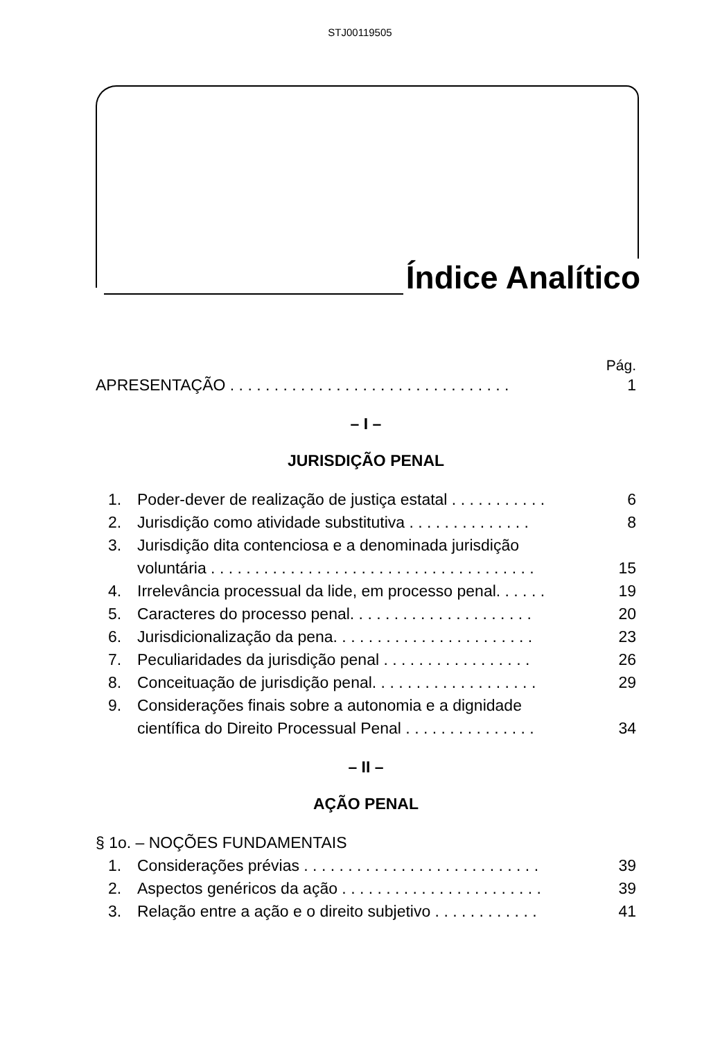STJ00119505
Índice Analítico
Pág.
APRESENTAÇÃO . . . . . . . . . . . . . . . . . . . . . . . . . . . . . . . .
1
– I –
JURISDIÇÃO PENAL
1. Poder-dever de realização de justiça estatal . . . . . . . . . . .
6
2. Jurisdição como atividade substitutiva . . . . . . . . . . . . . .
8
3. Jurisdição dita contenciosa e a denominada jurisdição
voluntária . . . . . . . . . . . . . . . . . . . . . . . . . . . . . . . . . . . . .
15
4. Irrelevância processual da lide, em processo penal. . . . . .
19
5. Caracteres do processo penal. . . . . . . . . . . . . . . . . . . . .
20
6. Jurisdicionalização da pena. . . . . . . . . . . . . . . . . . . . . . .
23
7. Peculiaridades da jurisdição penal . . . . . . . . . . . . . . . . .
26
8. Conceituação de jurisdição penal. . . . . . . . . . . . . . . . . . .
29
9. Considerações finais sobre a autonomia e a dignidade
científica do Direito Processual Penal . . . . . . . . . . . . . . .
34
– II –
AÇÃO PENAL
§ 1o. – NOÇÕES FUNDAMENTAIS
1. Considerações prévias . . . . . . . . . . . . . . . . . . . . . . . . . . .
39
2. Aspectos genéricos da ação . . . . . . . . . . . . . . . . . . . . . . .
39
3. Relação entre a ação e o direito subjetivo . . . . . . . . . . . .
41